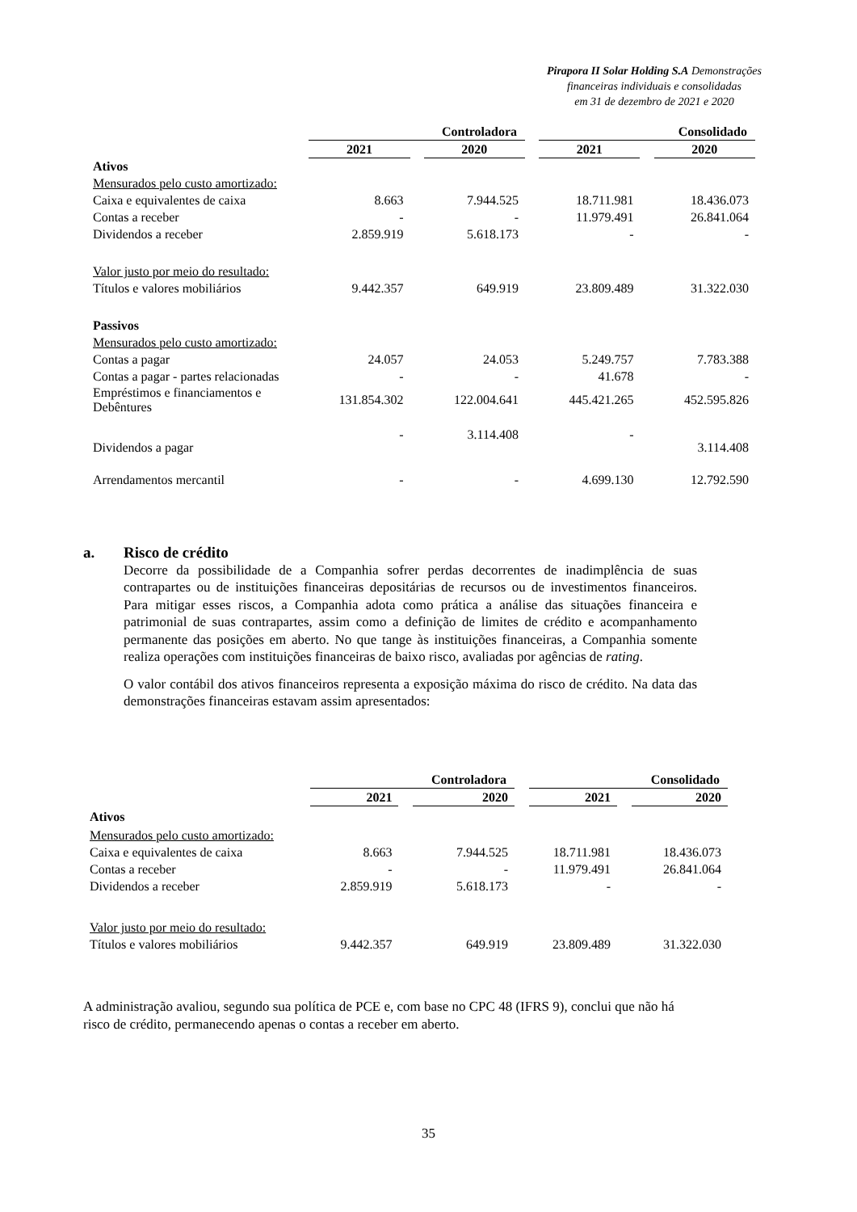Pirapora II Solar Holding S.A Demonstrações
financeiras individuais e consolidadas
em 31 de dezembro de 2021 e 2020
| | Controladora | | | | Consolidado | | |
| --- | --- | --- | --- | --- | --- | --- | --- |
| | 2021 | | 2020 | | 2021 | | 2020 |
| Ativos | | | | | | | |
| Mensurados pelo custo amortizado: | | | | | | | |
| Caixa e equivalentes de caixa | 8.663 | | 7.944.525 | | 18.711.981 | | 18.436.073 |
| Contas a receber | - | | - | | 11.979.491 | | 26.841.064 |
| Dividendos a receber | 2.859.919 | | 5.618.173 | | - | | - |
| Valor justo por meio do resultado: | | | | | | | |
| Títulos e valores mobiliários | 9.442.357 | | 649.919 | | 23.809.489 | | 31.322.030 |
| Passivos | | | | | | | |
| Mensurados pelo custo amortizado: | | | | | | | |
| Contas a pagar | 24.057 | | 24.053 | | 5.249.757 | | 7.783.388 |
| Contas a pagar - partes relacionadas | - | | - | | 41.678 | | - |
| Empréstimos e financiamentos e Debêntures | 131.854.302 | | 122.004.641 | | 445.421.265 | | 452.595.826 |
| Dividendos a pagar | - | | 3.114.408 | | - | | 3.114.408 |
| Arrendamentos mercantil | - | | - | | 4.699.130 | | 12.792.590 |
a. Risco de crédito
Decorre da possibilidade de a Companhia sofrer perdas decorrentes de inadimplência de suas contrapartes ou de instituições financeiras depositárias de recursos ou de investimentos financeiros. Para mitigar esses riscos, a Companhia adota como prática a análise das situações financeira e patrimonial de suas contrapartes, assim como a definição de limites de crédito e acompanhamento permanente das posições em aberto. No que tange às instituições financeiras, a Companhia somente realiza operações com instituições financeiras de baixo risco, avaliadas por agências de rating.
O valor contábil dos ativos financeiros representa a exposição máxima do risco de crédito. Na data das demonstrações financeiras estavam assim apresentados:
| | Controladora | | | | Consolidado | | |
| --- | --- | --- | --- | --- | --- | --- | --- |
| | 2021 | | 2020 | | 2021 | | 2020 |
| Ativos | | | | | | | |
| Mensurados pelo custo amortizado: | | | | | | | |
| Caixa e equivalentes de caixa | 8.663 | | 7.944.525 | | 18.711.981 | | 18.436.073 |
| Contas a receber | - | | - | | 11.979.491 | | 26.841.064 |
| Dividendos a receber | 2.859.919 | | 5.618.173 | | - | | - |
| Valor justo por meio do resultado: | | | | | | | |
| Títulos e valores mobiliários | 9.442.357 | | 649.919 | | 23.809.489 | | 31.322.030 |
A administração avaliou, segundo sua política de PCE e, com base no CPC 48 (IFRS 9), conclui que não há risco de crédito, permanecendo apenas o contas a receber em aberto.
35